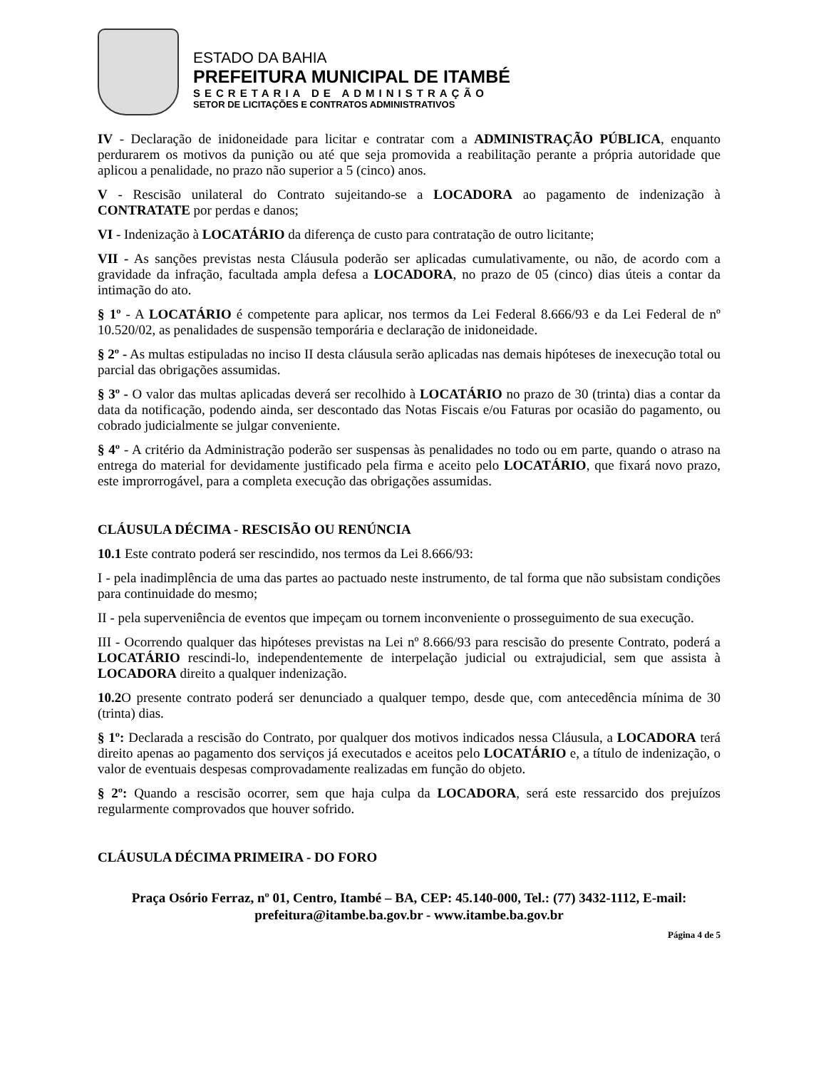ESTADO DA BAHIA
PREFEITURA MUNICIPAL DE ITAMBÉ
SECRETARIA DE ADMINISTRAÇÃO
SETOR DE LICITAÇÕES E CONTRATOS ADMINISTRATIVOS
IV - Declaração de inidoneidade para licitar e contratar com a ADMINISTRAÇÃO PÚBLICA, enquanto perdurarem os motivos da punição ou até que seja promovida a reabilitação perante a própria autoridade que aplicou a penalidade, no prazo não superior a 5 (cinco) anos.
V - Rescisão unilateral do Contrato sujeitando-se a LOCADORA ao pagamento de indenização à CONTRATATE por perdas e danos;
VI - Indenização à LOCATÁRIO da diferença de custo para contratação de outro licitante;
VII - As sanções previstas nesta Cláusula poderão ser aplicadas cumulativamente, ou não, de acordo com a gravidade da infração, facultada ampla defesa a LOCADORA, no prazo de 05 (cinco) dias úteis a contar da intimação do ato.
§ 1º - A LOCATÁRIO é competente para aplicar, nos termos da Lei Federal 8.666/93 e da Lei Federal de nº 10.520/02, as penalidades de suspensão temporária e declaração de inidoneidade.
§ 2º - As multas estipuladas no inciso II desta cláusula serão aplicadas nas demais hipóteses de inexecução total ou parcial das obrigações assumidas.
§ 3º - O valor das multas aplicadas deverá ser recolhido à LOCATÁRIO no prazo de 30 (trinta) dias a contar da data da notificação, podendo ainda, ser descontado das Notas Fiscais e/ou Faturas por ocasião do pagamento, ou cobrado judicialmente se julgar conveniente.
§ 4º - A critério da Administração poderão ser suspensas às penalidades no todo ou em parte, quando o atraso na entrega do material for devidamente justificado pela firma e aceito pelo LOCATÁRIO, que fixará novo prazo, este improrrogável, para a completa execução das obrigações assumidas.
CLÁUSULA DÉCIMA - RESCISÃO OU RENÚNCIA
10.1 Este contrato poderá ser rescindido, nos termos da Lei 8.666/93:
I - pela inadimplência de uma das partes ao pactuado neste instrumento, de tal forma que não subsistam condições para continuidade do mesmo;
II - pela superveniência de eventos que impeçam ou tornem inconveniente o prosseguimento de sua execução.
III - Ocorrendo qualquer das hipóteses previstas na Lei nº 8.666/93 para rescisão do presente Contrato, poderá a LOCATÁRIO rescindi-lo, independentemente de interpelação judicial ou extrajudicial, sem que assista à LOCADORA direito a qualquer indenização.
10.2 O presente contrato poderá ser denunciado a qualquer tempo, desde que, com antecedência mínima de 30 (trinta) dias.
§ 1º: Declarada a rescisão do Contrato, por qualquer dos motivos indicados nessa Cláusula, a LOCADORA terá direito apenas ao pagamento dos serviços já executados e aceitos pelo LOCATÁRIO e, a título de indenização, o valor de eventuais despesas comprovadamente realizadas em função do objeto.
§ 2º: Quando a rescisão ocorrer, sem que haja culpa da LOCADORA, será este ressarcido dos prejuízos regularmente comprovados que houver sofrido.
CLÁUSULA DÉCIMA PRIMEIRA - DO FORO
Praça Osório Ferraz, nº 01, Centro, Itambé – BA, CEP: 45.140-000, Tel.: (77) 3432-1112, E-mail: prefeitura@itambe.ba.gov.br - www.itambe.ba.gov.br
Página 4 de 5